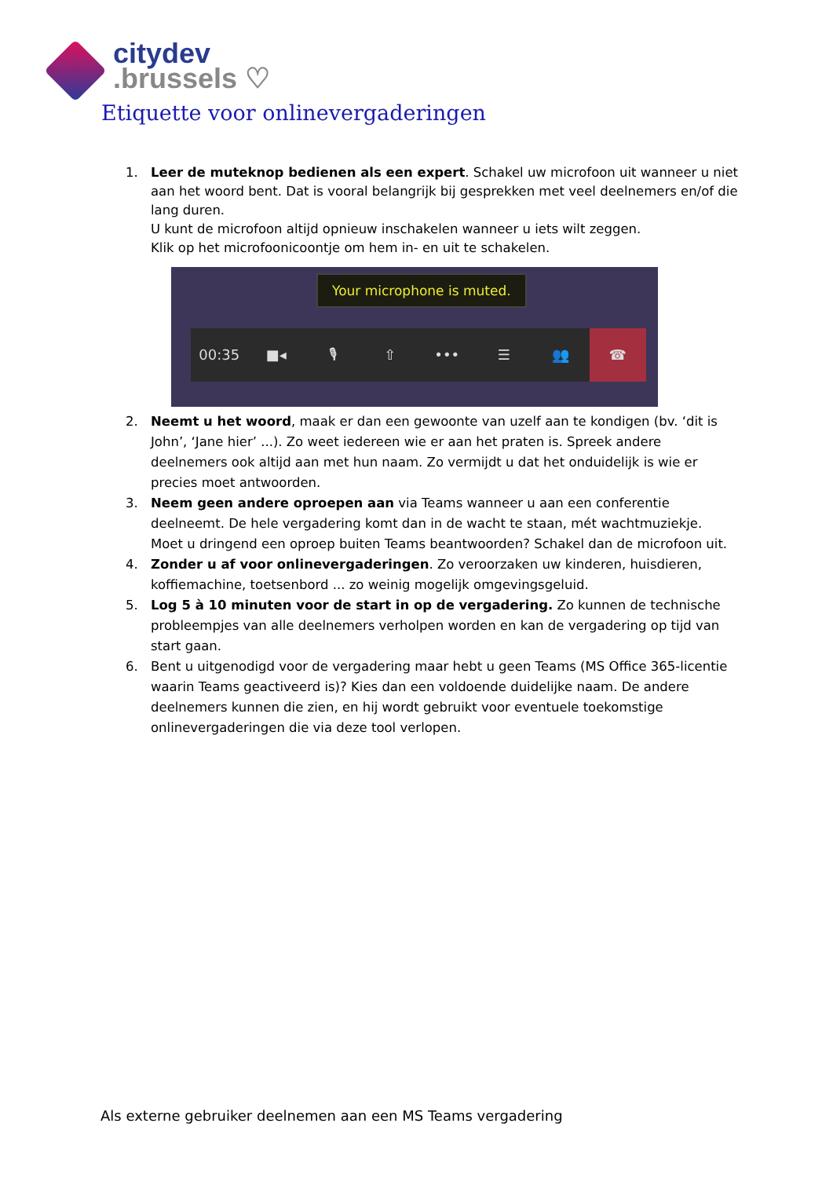citydev
.brussels ♡
Etiquette voor onlinevergaderingen
1. Leer de muteknop bedienen als een expert. Schakel uw microfoon uit wanneer u niet aan het woord bent. Dat is vooral belangrijk bij gesprekken met veel deelnemers en/of die lang duren.
U kunt de microfoon altijd opnieuw inschakelen wanneer u iets wilt zeggen.
Klik op het microfoonicoontje om hem in- en uit te schakelen.
Your microphone is muted.
00:35 ■◂ 🎙 ⇧ ••• ☰ 👥 ☎
2. Neemt u het woord, maak er dan een gewoonte van uzelf aan te kondigen (bv. ‘dit is John’, ‘Jane hier’ ...). Zo weet iedereen wie er aan het praten is. Spreek andere deelnemers ook altijd aan met hun naam. Zo vermijdt u dat het onduidelijk is wie er precies moet antwoorden.
3. Neem geen andere oproepen aan via Teams wanneer u aan een conferentie deelneemt. De hele vergadering komt dan in de wacht te staan, mét wachtmuziekje. Moet u dringend een oproep buiten Teams beantwoorden? Schakel dan de microfoon uit.
4. Zonder u af voor onlinevergaderingen. Zo veroorzaken uw kinderen, huisdieren, koffiemachine, toetsenbord ... zo weinig mogelijk omgevingsgeluid.
5. Log 5 à 10 minuten voor de start in op de vergadering. Zo kunnen de technische probleempjes van alle deelnemers verholpen worden en kan de vergadering op tijd van start gaan.
6. Bent u uitgenodigd voor de vergadering maar hebt u geen Teams (MS Office 365-licentie waarin Teams geactiveerd is)? Kies dan een voldoende duidelijke naam. De andere deelnemers kunnen die zien, en hij wordt gebruikt voor eventuele toekomstige onlinevergaderingen die via deze tool verlopen.
Als externe gebruiker deelnemen aan een MS Teams vergadering